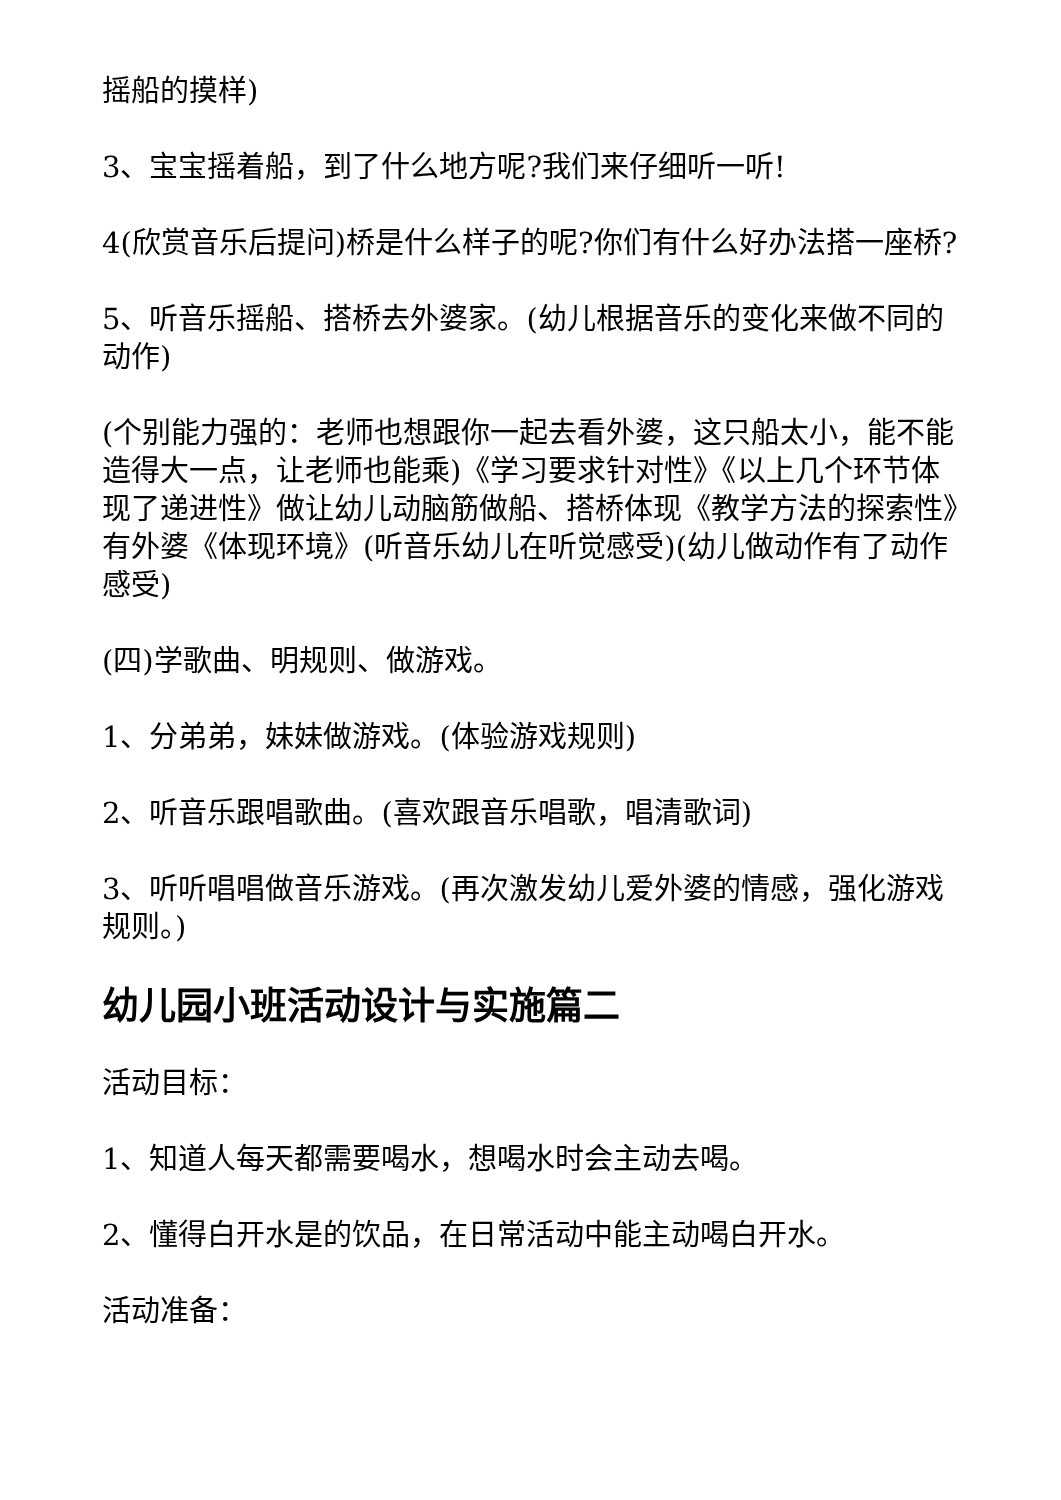摇船的摸样)
3、宝宝摇着船，到了什么地方呢?我们来仔细听一听!
4(欣赏音乐后提问)桥是什么样子的呢?你们有什么好办法搭一座桥?
5、听音乐摇船、搭桥去外婆家。(幼儿根据音乐的变化来做不同的动作)
(个别能力强的：老师也想跟你一起去看外婆，这只船太小，能不能造得大一点，让老师也能乘)《学习要求针对性》《以上几个环节体现了递进性》做让幼儿动脑筋做船、搭桥体现《教学方法的探索性》有外婆《体现环境》(听音乐幼儿在听觉感受)(幼儿做动作有了动作感受)
(四)学歌曲、明规则、做游戏。
1、分弟弟，妹妹做游戏。(体验游戏规则)
2、听音乐跟唱歌曲。(喜欢跟音乐唱歌，唱清歌词)
3、听听唱唱做音乐游戏。(再次激发幼儿爱外婆的情感，强化游戏规则。)
幼儿园小班活动设计与实施篇二
活动目标：
1、知道人每天都需要喝水，想喝水时会主动去喝。
2、懂得白开水是的饮品，在日常活动中能主动喝白开水。
活动准备：